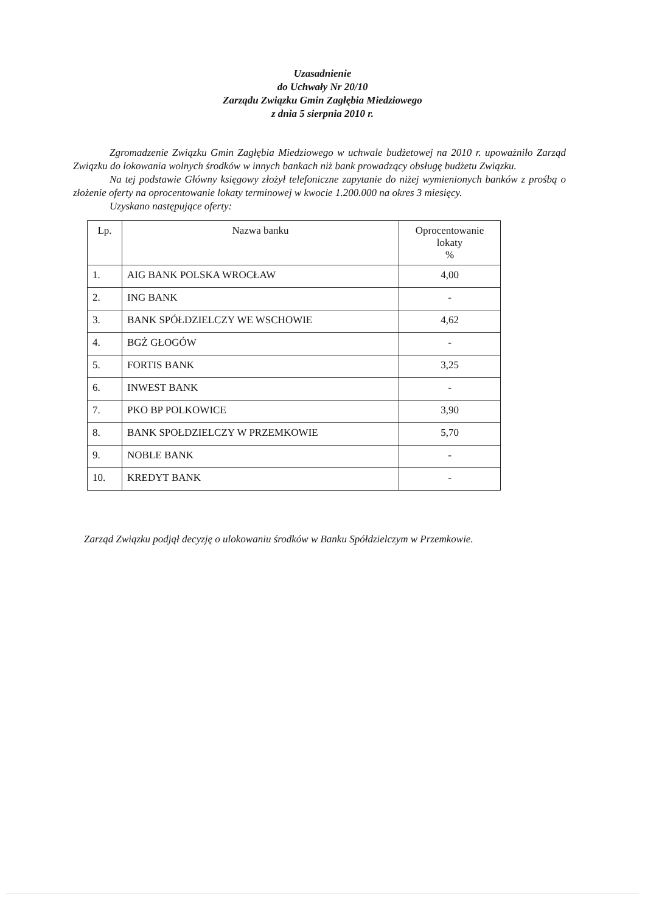Uzasadnienie
do Uchwały Nr 20/10
Zarządu Związku Gmin Zagłębia Miedziowego
z dnia 5 sierpnia 2010 r.
Zgromadzenie Związku Gmin Zagłębia Miedziowego w uchwale budżetowej na 2010 r. upoważniło Zarząd Związku do lokowania wolnych środków w innych bankach niż bank prowadzący obsługę budżetu Związku.
Na tej podstawie Główny księgowy złożył telefoniczne zapytanie do niżej wymienionych banków z prośbą o złożenie oferty na oprocentowanie lokaty terminowej w kwocie 1.200.000 na okres 3 miesięcy.
Uzyskano następujące oferty:
| Lp. | Nazwa banku | Oprocentowanie lokaty % |
| --- | --- | --- |
| 1. | AIG BANK POLSKA WROCŁAW | 4,00 |
| 2. | ING BANK | - |
| 3. | BANK SPÓŁDZIELCZY WE WSCHOWIE | 4,62 |
| 4. | BGŻ GŁOGÓW | - |
| 5. | FORTIS BANK | 3,25 |
| 6. | INWEST BANK | - |
| 7. | PKO BP POLKOWICE | 3,90 |
| 8. | BANK SPOŁDZIELCZY W PRZEMKOWIE | 5,70 |
| 9. | NOBLE BANK | - |
| 10. | KREDYT BANK | - |
Zarząd Związku podjął decyzję o ulokowaniu środków w Banku Spółdzielczym w Przemkowie.